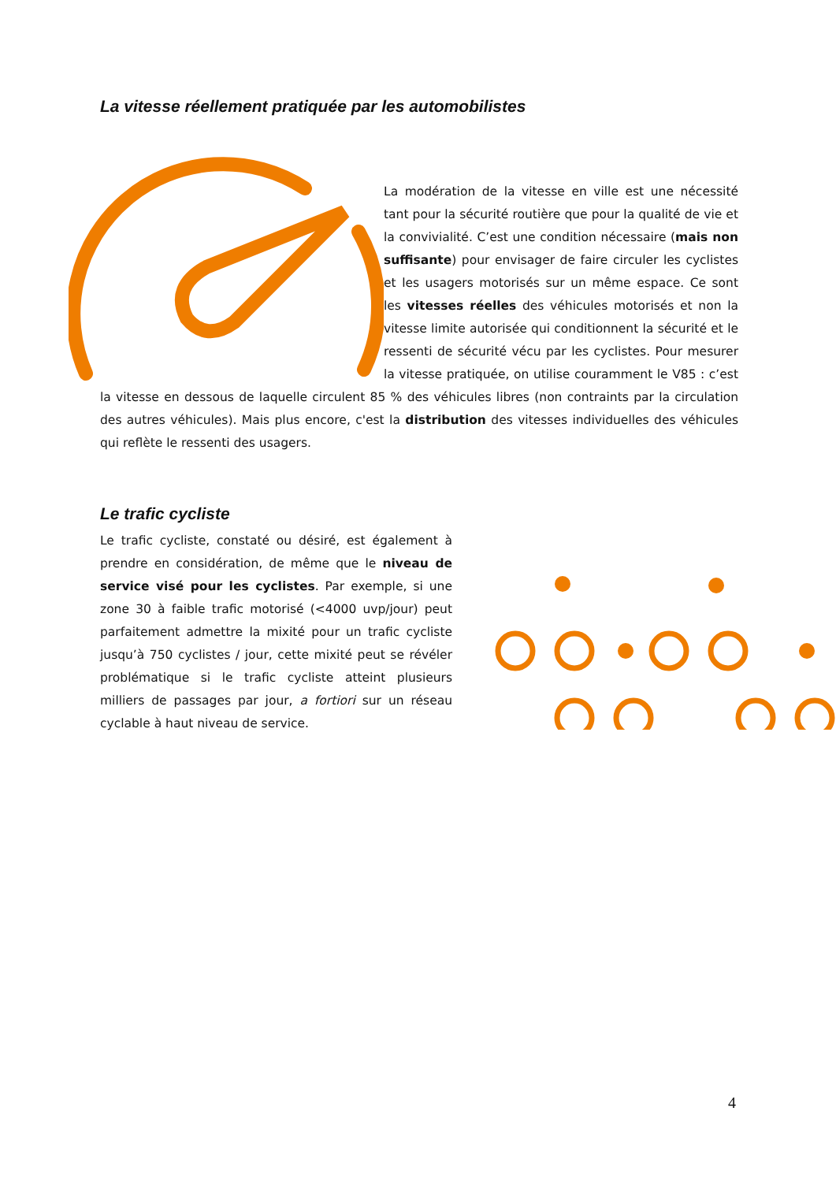La vitesse réellement pratiquée par les automobilistes
La modération de la vitesse en ville est une nécessité tant pour la sécurité routière que pour la qualité de vie et la convivialité. C’est une condition nécessaire (mais non suffisante) pour envisager de faire circuler les cyclistes et les usagers motorisés sur un même espace. Ce sont les vitesses réelles des véhicules motorisés et non la vitesse limite autorisée qui conditionnent la sécurité et le ressenti de sécurité vécu par les cyclistes. Pour mesurer la vitesse pratiquée, on utilise couramment le V85 : c’est la vitesse en dessous de laquelle circulent 85 % des véhicules libres (non contraints par la circulation des autres véhicules). Mais plus encore, c'est la distribution des vitesses individuelles des véhicules qui reflète le ressenti des usagers.
Le trafic cycliste
Le trafic cycliste, constaté ou désiré, est également à prendre en considération, de même que le niveau de service visé pour les cyclistes. Par exemple, si une zone 30 à faible trafic motorisé (<4000 uvp/jour) peut parfaitement admettre la mixité pour un trafic cycliste jusqu’à 750 cyclistes / jour, cette mixité peut se révéler problématique si le trafic cycliste atteint plusieurs milliers de passages par jour, a fortiori sur un réseau cyclable à haut niveau de service.
4